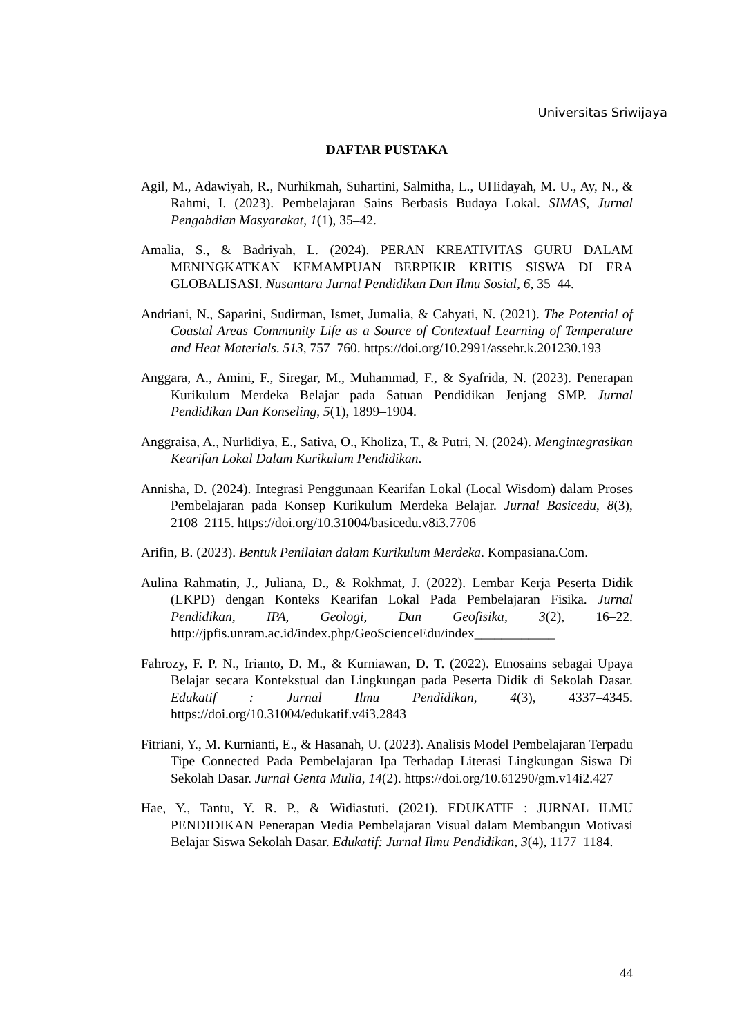Universitas Sriwijaya
DAFTAR PUSTAKA
Agil, M., Adawiyah, R., Nurhikmah, Suhartini, Salmitha, L., UHidayah, M. U., Ay, N., & Rahmi, I. (2023). Pembelajaran Sains Berbasis Budaya Lokal. SIMAS, Jurnal Pengabdian Masyarakat, 1(1), 35–42.
Amalia, S., & Badriyah, L. (2024). PERAN KREATIVITAS GURU DALAM MENINGKATKAN KEMAMPUAN BERPIKIR KRITIS SISWA DI ERA GLOBALISASI. Nusantara Jurnal Pendidikan Dan Ilmu Sosial, 6, 35–44.
Andriani, N., Saparini, Sudirman, Ismet, Jumalia, & Cahyati, N. (2021). The Potential of Coastal Areas Community Life as a Source of Contextual Learning of Temperature and Heat Materials. 513, 757–760. https://doi.org/10.2991/assehr.k.201230.193
Anggara, A., Amini, F., Siregar, M., Muhammad, F., & Syafrida, N. (2023). Penerapan Kurikulum Merdeka Belajar pada Satuan Pendidikan Jenjang SMP. Jurnal Pendidikan Dan Konseling, 5(1), 1899–1904.
Anggraisa, A., Nurlidiya, E., Sativa, O., Kholiza, T., & Putri, N. (2024). Mengintegrasikan Kearifan Lokal Dalam Kurikulum Pendidikan.
Annisha, D. (2024). Integrasi Penggunaan Kearifan Lokal (Local Wisdom) dalam Proses Pembelajaran pada Konsep Kurikulum Merdeka Belajar. Jurnal Basicedu, 8(3), 2108–2115. https://doi.org/10.31004/basicedu.v8i3.7706
Arifin, B. (2023). Bentuk Penilaian dalam Kurikulum Merdeka. Kompasiana.Com.
Aulina Rahmatin, J., Juliana, D., & Rokhmat, J. (2022). Lembar Kerja Peserta Didik (LKPD) dengan Konteks Kearifan Lokal Pada Pembelajaran Fisika. Jurnal Pendidikan, IPA, Geologi, Dan Geofisika, 3(2), 16–22. http://jpfis.unram.ac.id/index.php/GeoScienceEdu/index____________
Fahrozy, F. P. N., Irianto, D. M., & Kurniawan, D. T. (2022). Etnosains sebagai Upaya Belajar secara Kontekstual dan Lingkungan pada Peserta Didik di Sekolah Dasar. Edukatif : Jurnal Ilmu Pendidikan, 4(3), 4337–4345. https://doi.org/10.31004/edukatif.v4i3.2843
Fitriani, Y., M. Kurnianti, E., & Hasanah, U. (2023). Analisis Model Pembelajaran Terpadu Tipe Connected Pada Pembelajaran Ipa Terhadap Literasi Lingkungan Siswa Di Sekolah Dasar. Jurnal Genta Mulia, 14(2). https://doi.org/10.61290/gm.v14i2.427
Hae, Y., Tantu, Y. R. P., & Widiastuti. (2021). EDUKATIF : JURNAL ILMU PENDIDIKAN Penerapan Media Pembelajaran Visual dalam Membangun Motivasi Belajar Siswa Sekolah Dasar. Edukatif: Jurnal Ilmu Pendidikan, 3(4), 1177–1184.
44